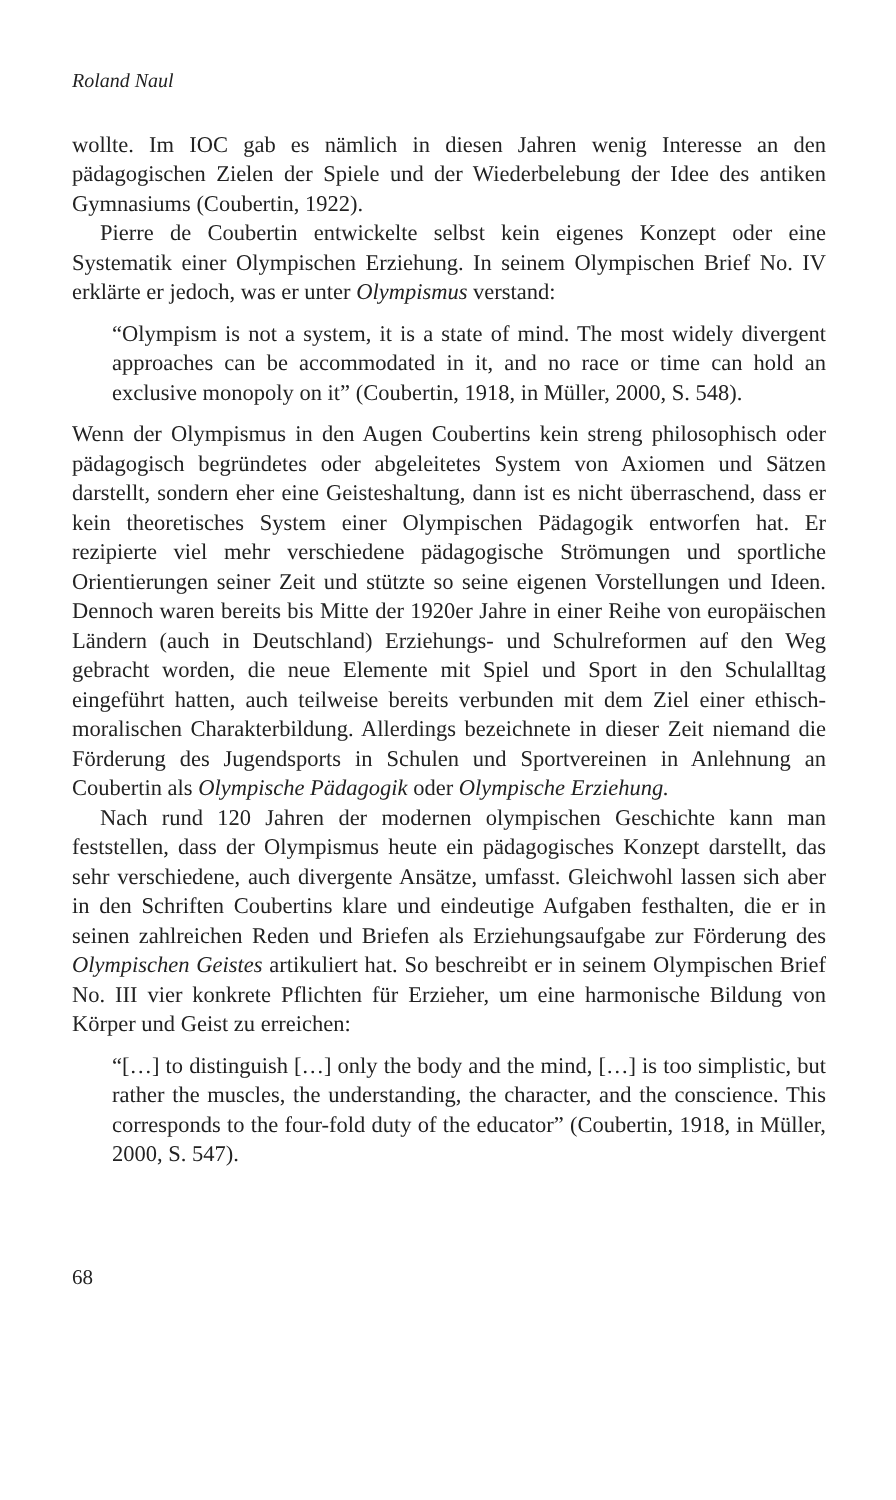Roland Naul
wollte. Im IOC gab es nämlich in diesen Jahren wenig Interesse an den pädagogischen Zielen der Spiele und der Wiederbelebung der Idee des antiken Gymnasiums (Coubertin, 1922).
Pierre de Coubertin entwickelte selbst kein eigenes Konzept oder eine Systematik einer Olympischen Erziehung. In seinem Olympischen Brief No. IV erklärte er jedoch, was er unter Olympismus verstand:
“Olympism is not a system, it is a state of mind. The most widely divergent approaches can be accommodated in it, and no race or time can hold an exclusive monopoly on it” (Coubertin, 1918, in Müller, 2000, S. 548).
Wenn der Olympismus in den Augen Coubertins kein streng philosophisch oder pädagogisch begründetes oder abgeleitetes System von Axiomen und Sätzen darstellt, sondern eher eine Geisteshaltung, dann ist es nicht überraschend, dass er kein theoretisches System einer Olympischen Pädagogik entworfen hat. Er rezipierte viel mehr verschiedene pädagogische Strömungen und sportliche Orientierungen seiner Zeit und stützte so seine eigenen Vorstellungen und Ideen. Dennoch waren bereits bis Mitte der 1920er Jahre in einer Reihe von europäischen Ländern (auch in Deutschland) Erziehungs- und Schulreformen auf den Weg gebracht worden, die neue Elemente mit Spiel und Sport in den Schulalltag eingeführt hatten, auch teilweise bereits verbunden mit dem Ziel einer ethisch-moralischen Charakterbildung. Allerdings bezeichnete in dieser Zeit niemand die Förderung des Jugendsports in Schulen und Sportvereinen in Anlehnung an Coubertin als Olympische Pädagogik oder Olympische Erziehung.
Nach rund 120 Jahren der modernen olympischen Geschichte kann man feststellen, dass der Olympismus heute ein pädagogisches Konzept darstellt, das sehr verschiedene, auch divergente Ansätze, umfasst. Gleichwohl lassen sich aber in den Schriften Coubertins klare und eindeutige Aufgaben festhalten, die er in seinen zahlreichen Reden und Briefen als Erziehungsaufgabe zur Förderung des Olympischen Geistes artikuliert hat. So beschreibt er in seinem Olympischen Brief No. III vier konkrete Pflichten für Erzieher, um eine harmonische Bildung von Körper und Geist zu erreichen:
“[…] to distinguish […] only the body and the mind, […] is too simplistic, but rather the muscles, the understanding, the character, and the conscience. This corresponds to the four-fold duty of the educator” (Coubertin, 1918, in Müller, 2000, S. 547).
68